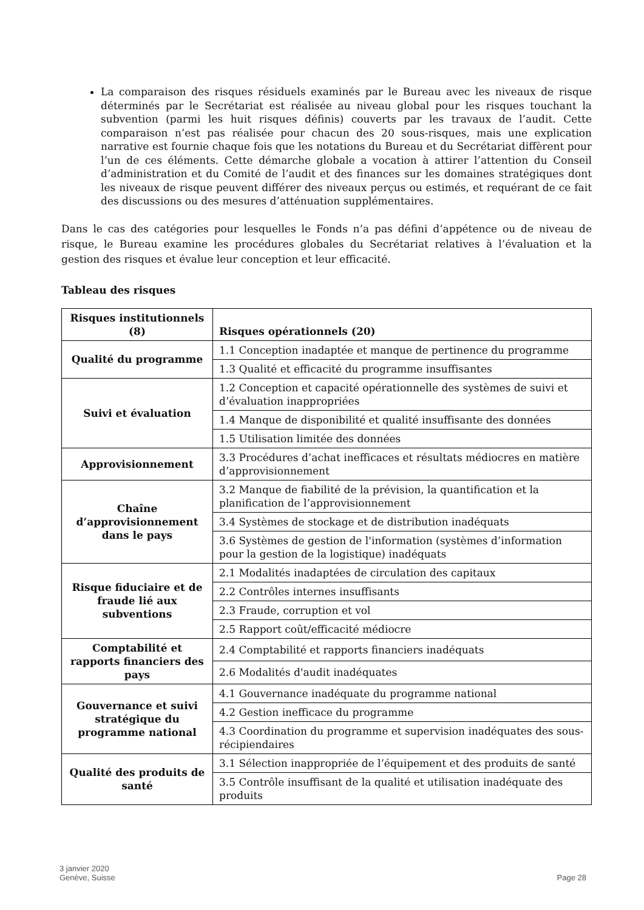La comparaison des risques résiduels examinés par le Bureau avec les niveaux de risque déterminés par le Secrétariat est réalisée au niveau global pour les risques touchant la subvention (parmi les huit risques définis) couverts par les travaux de l’audit. Cette comparaison n’est pas réalisée pour chacun des 20 sous-risques, mais une explication narrative est fournie chaque fois que les notations du Bureau et du Secrétariat diffèrent pour l’un de ces éléments. Cette démarche globale a vocation à attirer l’attention du Conseil d’administration et du Comité de l’audit et des finances sur les domaines stratégiques dont les niveaux de risque peuvent différer des niveaux perçus ou estimés, et requérant de ce fait des discussions ou des mesures d’atténuation supplémentaires.
Dans le cas des catégories pour lesquelles le Fonds n’a pas défini d’appétence ou de niveau de risque, le Bureau examine les procédures globales du Secrétariat relatives à l’évaluation et la gestion des risques et évalue leur conception et leur efficacité.
Tableau des risques
| Risques institutionnels (8) | Risques opérationnels (20) |
| --- | --- |
| Qualité du programme | 1.1 Conception inadaptée et manque de pertinence du programme |
| | 1.3 Qualité et efficacité du programme insuffisantes |
| Suivi et évaluation | 1.2 Conception et capacité opérationnelle des systèmes de suivi et d’évaluation inappropriées |
| | 1.4 Manque de disponibilité et qualité insuffisante des données |
| | 1.5 Utilisation limitée des données |
| Approvisionnement | 3.3 Procédures d’achat inefficaces et résultats médiocres en matière d’approvisionnement |
| Chaîne d’approvisionnement dans le pays | 3.2 Manque de fiabilité de la prévision, la quantification et la planification de l’approvisionnement |
| | 3.4 Systèmes de stockage et de distribution inadéquats |
| | 3.6 Systèmes de gestion de l'information (systèmes d’information pour la gestion de la logistique) inadéquats |
| Risque fiduciaire et de fraude lié aux subventions | 2.1 Modalités inadaptées de circulation des capitaux |
| | 2.2 Contrôles internes insuffisants |
| | 2.3 Fraude, corruption et vol |
| | 2.5 Rapport coût/efficacité médiocre |
| Comptabilité et rapports financiers des pays | 2.4 Comptabilité et rapports financiers inadéquats |
| | 2.6 Modalités d'audit inadéquates |
| Gouvernance et suivi stratégique du programme national | 4.1 Gouvernance inadéquate du programme national |
| | 4.2 Gestion inefficace du programme |
| | 4.3 Coordination du programme et supervision inadéquates des sous-récipiendaires |
| Qualité des produits de santé | 3.1 Sélection inappropriée de l’équipement et des produits de santé |
| | 3.5 Contrôle insuffisant de la qualité et utilisation inadéquate des produits |
3 janvier 2020
Genève, Suisse
Page 28